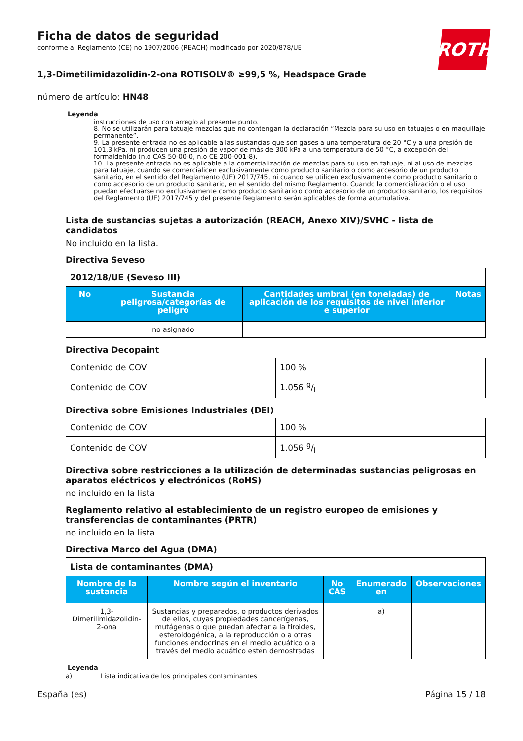Ficha de datos de seguridad
conforme al Reglamento (CE) no 1907/2006 (REACH) modificado por 2020/878/UE
ROTH
1,3-Dimetilimidazolidin-2-ona ROTISOLV® ≥99,5 %, Headspace Grade
número de artículo: HN48
Leyenda
instrucciones de uso con arreglo al presente punto.
8. No se utilizarán para tatuaje mezclas que no contengan la declaración “Mezcla para su uso en tatuajes o en maquillaje permanente”.
9. La presente entrada no es aplicable a las sustancias que son gases a una temperatura de 20 °C y a una presión de 101,3 kPa, ni producen una presión de vapor de más de 300 kPa a una temperatura de 50 °C, a excepción del formaldehído (n.o CAS 50-00-0, n.o CE 200-001-8).
10. La presente entrada no es aplicable a la comercialización de mezclas para su uso en tatuaje, ni al uso de mezclas para tatuaje, cuando se comercialicen exclusivamente como producto sanitario o como accesorio de un producto sanitario, en el sentido del Reglamento (UE) 2017/745, ni cuando se utilicen exclusivamente como producto sanitario o como accesorio de un producto sanitario, en el sentido del mismo Reglamento. Cuando la comercialización o el uso puedan efectuarse no exclusivamente como producto sanitario o como accesorio de un producto sanitario, los requisitos del Reglamento (UE) 2017/745 y del presente Reglamento serán aplicables de forma acumulativa.
Lista de sustancias sujetas a autorización (REACH, Anexo XIV)/SVHC - lista de candidatos
No incluido en la lista.
Directiva Seveso
| 2012/18/UE (Seveso III) | | | |
| --- | --- | --- | --- |
| No | Sustancia peligrosa/categorías de peligro | Cantidades umbral (en toneladas) de aplicación de los requisitos de nivel inferior e superior | Notas |
| | no asignado | | |
Directiva Decopaint
| Contenido de COV | 100 % |
| Contenido de COV | 1.056 g/l |
Directiva sobre Emisiones Industriales (DEI)
| Contenido de COV | 100 % |
| Contenido de COV | 1.056 g/l |
Directiva sobre restricciones a la utilización de determinadas sustancias peligrosas en aparatos eléctricos y electrónicos (RoHS)
no incluido en la lista
Reglamento relativo al establecimiento de un registro europeo de emisiones y transferencias de contaminantes (PRTR)
no incluido en la lista
Directiva Marco del Agua (DMA)
| Lista de contaminantes (DMA) | | | | |
| --- | --- | --- | --- | --- |
| Nombre de la sustancia | Nombre según el inventario | No CAS | Enumerado en | Observaciones |
| 1,3-Dimetilimidazolidin-2-ona | Sustancias y preparados, o productos derivados de ellos, cuyas propiedades cancerígenas, mutágenas o que puedan afectar a la tiroides, esteroidogénica, a la reproducción o a otras funciones endocrinas en el medio acuático o a través del medio acuático estén demostradas | | a) | |
Leyenda
a) Lista indicativa de los principales contaminantes
España (es) Página 15 / 18